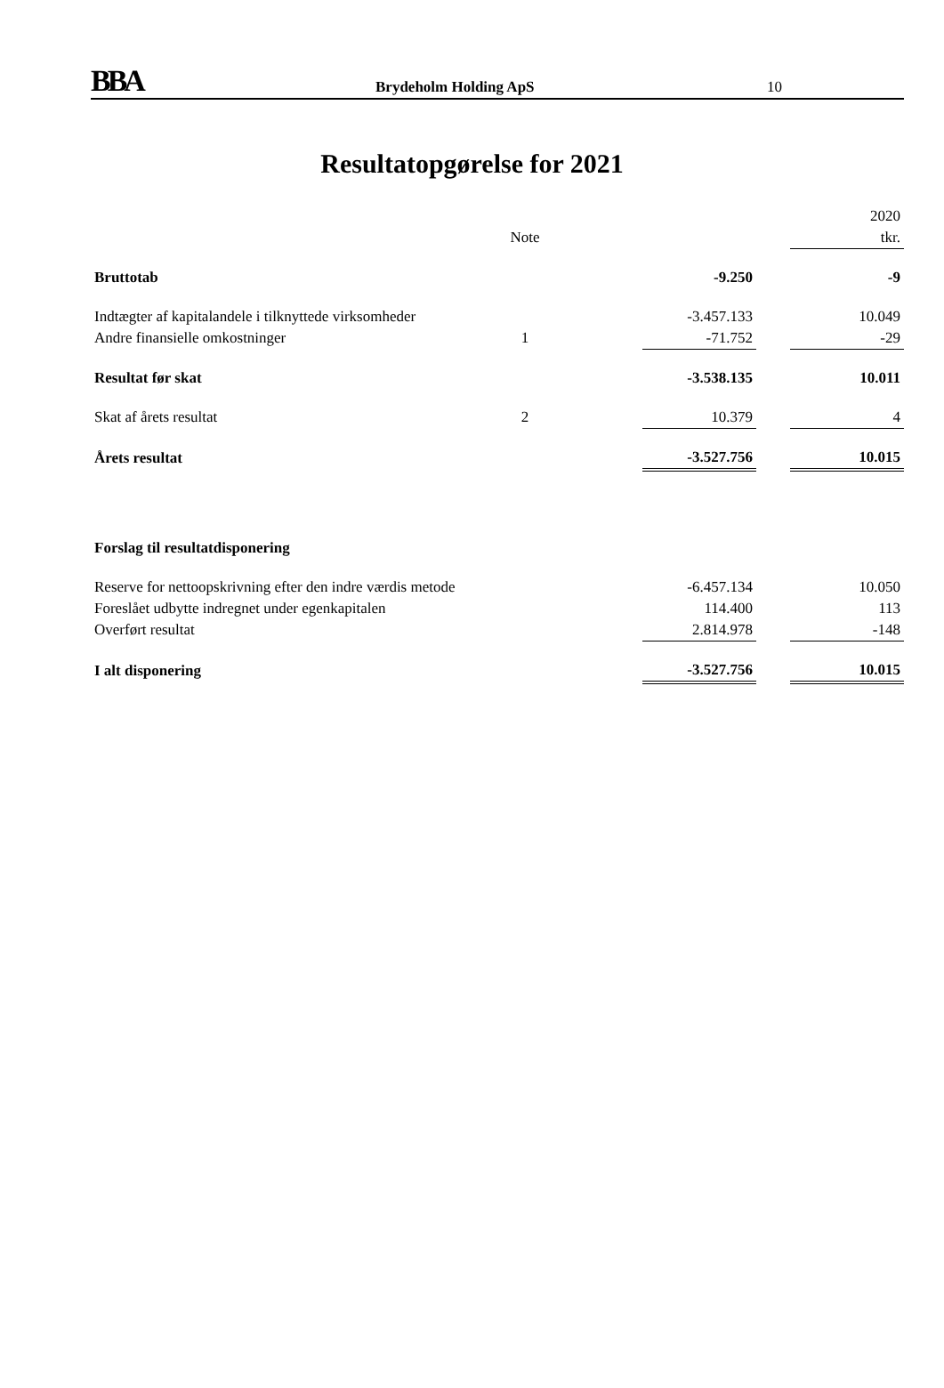BBA
Brydeholm Holding ApS
10
Resultatopgørelse for 2021
| | | | | | 2020 |
| | Note | | | | tkr. |
| Bruttotab | | | -9.250 | | -9 |
| Indtægter af kapitalandele i tilknyttede virksomheder | | | -3.457.133 | | 10.049 |
| Andre finansielle omkostninger | 1 | | -71.752 | | -29 |
| Resultat før skat | | | -3.538.135 | | 10.011 |
| Skat af årets resultat | 2 | | 10.379 | | 4 |
| Årets resultat | | | -3.527.756 | | 10.015 |
| Forslag til resultatdisponering | | | | | |
| Reserve for nettoopskrivning efter den indre værdis metode | | | -6.457.134 | | 10.050 |
| Foreslået udbytte indregnet under egenkapitalen | | | 114.400 | | 113 |
| Overført resultat | | | 2.814.978 | | -148 |
| I alt disponering | | | -3.527.756 | | 10.015 |